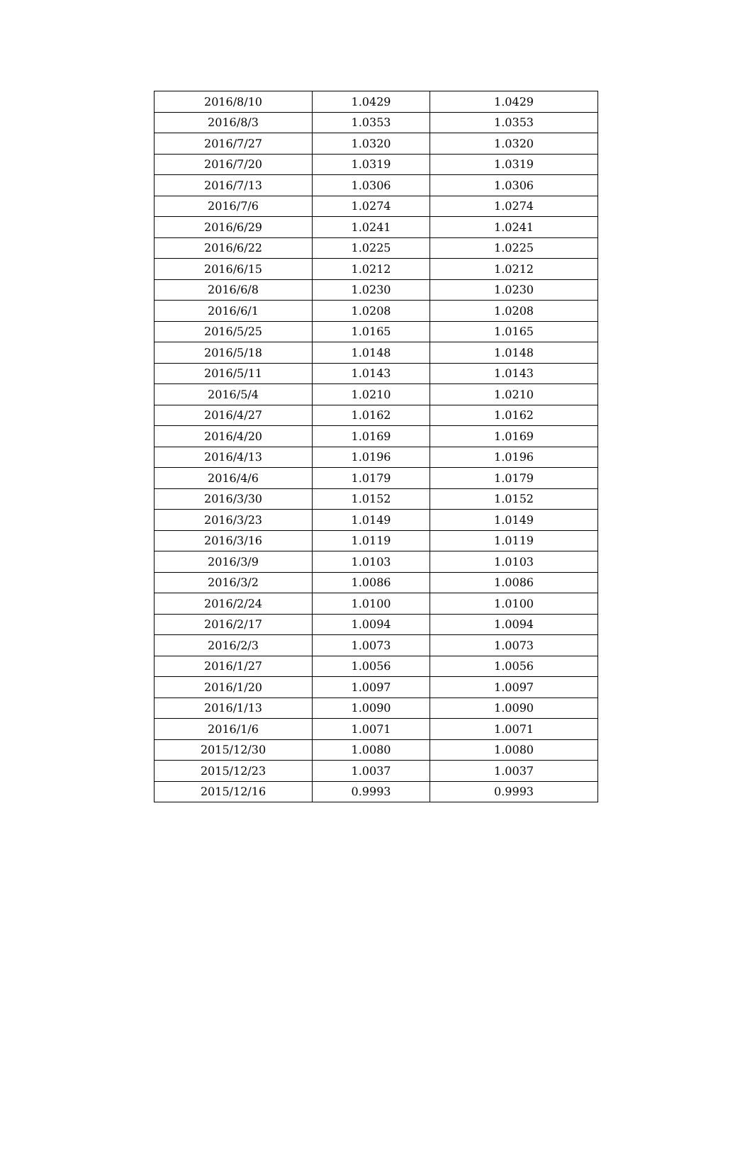| 2016/8/10 | 1.0429 | 1.0429 |
| 2016/8/3 | 1.0353 | 1.0353 |
| 2016/7/27 | 1.0320 | 1.0320 |
| 2016/7/20 | 1.0319 | 1.0319 |
| 2016/7/13 | 1.0306 | 1.0306 |
| 2016/7/6 | 1.0274 | 1.0274 |
| 2016/6/29 | 1.0241 | 1.0241 |
| 2016/6/22 | 1.0225 | 1.0225 |
| 2016/6/15 | 1.0212 | 1.0212 |
| 2016/6/8 | 1.0230 | 1.0230 |
| 2016/6/1 | 1.0208 | 1.0208 |
| 2016/5/25 | 1.0165 | 1.0165 |
| 2016/5/18 | 1.0148 | 1.0148 |
| 2016/5/11 | 1.0143 | 1.0143 |
| 2016/5/4 | 1.0210 | 1.0210 |
| 2016/4/27 | 1.0162 | 1.0162 |
| 2016/4/20 | 1.0169 | 1.0169 |
| 2016/4/13 | 1.0196 | 1.0196 |
| 2016/4/6 | 1.0179 | 1.0179 |
| 2016/3/30 | 1.0152 | 1.0152 |
| 2016/3/23 | 1.0149 | 1.0149 |
| 2016/3/16 | 1.0119 | 1.0119 |
| 2016/3/9 | 1.0103 | 1.0103 |
| 2016/3/2 | 1.0086 | 1.0086 |
| 2016/2/24 | 1.0100 | 1.0100 |
| 2016/2/17 | 1.0094 | 1.0094 |
| 2016/2/3 | 1.0073 | 1.0073 |
| 2016/1/27 | 1.0056 | 1.0056 |
| 2016/1/20 | 1.0097 | 1.0097 |
| 2016/1/13 | 1.0090 | 1.0090 |
| 2016/1/6 | 1.0071 | 1.0071 |
| 2015/12/30 | 1.0080 | 1.0080 |
| 2015/12/23 | 1.0037 | 1.0037 |
| 2015/12/16 | 0.9993 | 0.9993 |